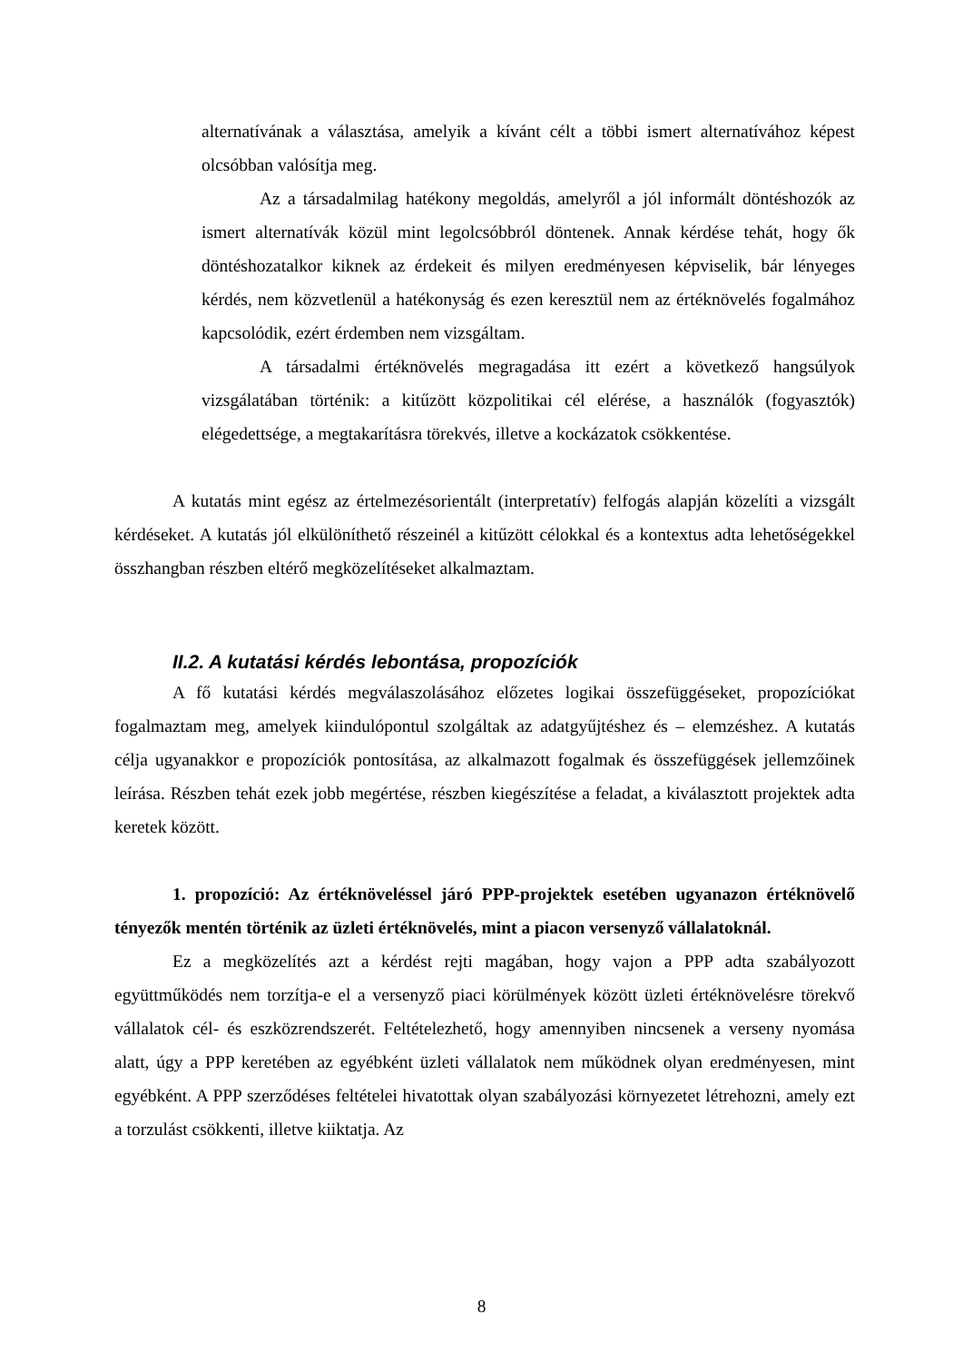alternatívának a választása, amelyik a kívánt célt a többi ismert alternatívához képest olcsóbban valósítja meg.
Az a társadalmilag hatékony megoldás, amelyről a jól informált döntéshozók az ismert alternatívák közül mint legolcsóbbról döntenek. Annak kérdése tehát, hogy ők döntéshozatalkor kiknek az érdekeit és milyen eredményesen képviselik, bár lényeges kérdés, nem közvetlenül a hatékonyság és ezen keresztül nem az értéknövelés fogalmához kapcsolódik, ezért érdemben nem vizsgáltam.
A társadalmi értéknövelés megragadása itt ezért a következő hangsúlyok vizsgálatában történik: a kitűzött közpolitikai cél elérése, a használók (fogyasztók) elégedettsége, a megtakarításra törekvés, illetve a kockázatok csökkentése.
A kutatás mint egész az értelmezésorientált (interpretatív) felfogás alapján közelíti a vizsgált kérdéseket. A kutatás jól elkülöníthető részeinél a kitűzött célokkal és a kontextus adta lehetőségekkel összhangban részben eltérő megközelítéseket alkalmaztam.
II.2. A kutatási kérdés lebontása, propozíciók
A fő kutatási kérdés megválaszolásához előzetes logikai összefüggéseket, propozíciókat fogalmaztam meg, amelyek kiindulópontul szolgáltak az adatgyűjtéshez és – elemzéshez. A kutatás célja ugyanakkor e propozíciók pontosítása, az alkalmazott fogalmak és összefüggések jellemzőinek leírása. Részben tehát ezek jobb megértése, részben kiegészítése a feladat, a kiválasztott projektek adta keretek között.
1. propozíció: Az értéknöveléssel járó PPP-projektek esetében ugyanazon értéknövelő tényezők mentén történik az üzleti értéknövelés, mint a piacon versenyző vállalatoknál.
Ez a megközelítés azt a kérdést rejti magában, hogy vajon a PPP adta szabályozott együttműködés nem torzítja-e el a versenyző piaci körülmények között üzleti értéknövelésre törekvő vállalatok cél- és eszközrendszerét. Feltételezhető, hogy amennyiben nincsenek a verseny nyomása alatt, úgy a PPP keretében az egyébként üzleti vállalatok nem működnek olyan eredményesen, mint egyébként. A PPP szerződéses feltételei hivatottak olyan szabályozási környezetet létrehozni, amely ezt a torzulást csökkenti, illetve kiiktatja. Az
8